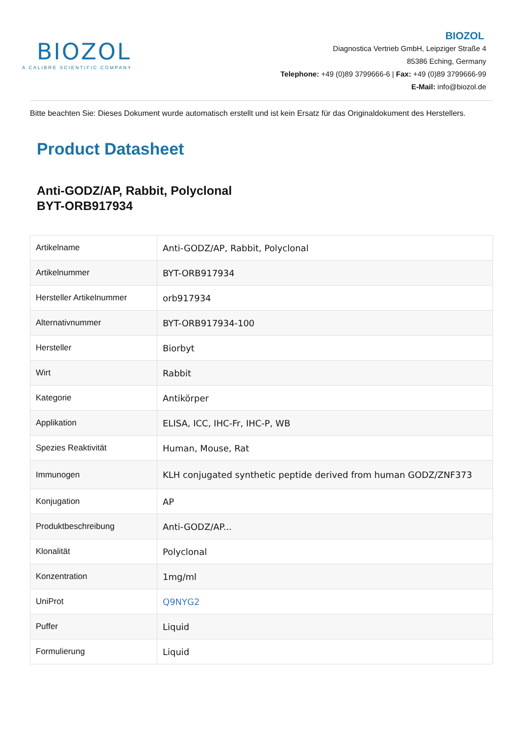BIOZOL
A CALIBRE SCIENTIFIC COMPANY
BIOZOL
Diagnostica Vertrieb GmbH, Leipziger Straße 4
85386 Eching, Germany
Telephone: +49 (0)89 3799666-6 | Fax: +49 (0)89 3799666-99
E-Mail: info@biozol.de
Bitte beachten Sie: Dieses Dokument wurde automatisch erstellt und ist kein Ersatz für das Originaldokument des Herstellers.
Product Datasheet
Anti-GODZ/AP, Rabbit, Polyclonal
BYT-ORB917934
| Artikelname | Anti-GODZ/AP, Rabbit, Polyclonal |
| Artikelnummer | BYT-ORB917934 |
| Hersteller Artikelnummer | orb917934 |
| Alternativnummer | BYT-ORB917934-100 |
| Hersteller | Biorbyt |
| Wirt | Rabbit |
| Kategorie | Antikörper |
| Applikation | ELISA, ICC, IHC-Fr, IHC-P, WB |
| Spezies Reaktivität | Human, Mouse, Rat |
| Immunogen | KLH conjugated synthetic peptide derived from human GODZ/ZNF373 |
| Konjugation | AP |
| Produktbeschreibung | Anti-GODZ/AP... |
| Klonalität | Polyclonal |
| Konzentration | 1mg/ml |
| UniProt | Q9NYG2 |
| Puffer | Liquid |
| Formulierung | Liquid |